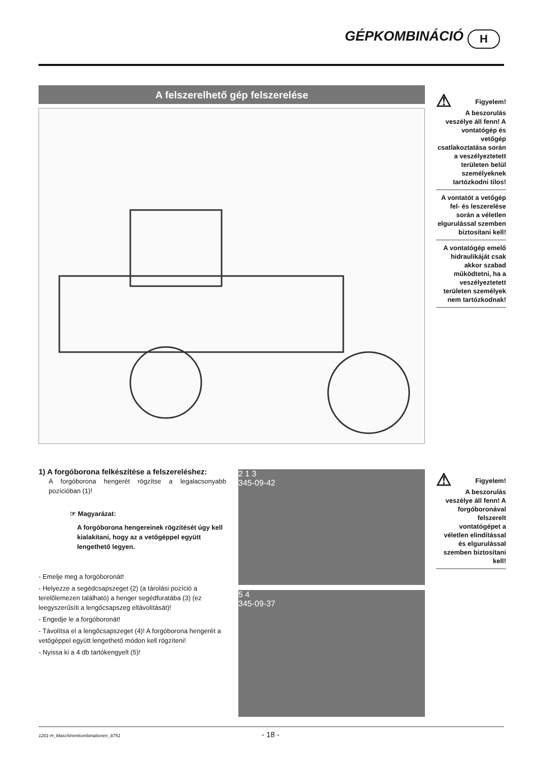GÉPKOMBINÁCIÓ H
A felszerelhető gép felszerelése
⚠
Figyelem!
A beszorulás veszélye áll fenn! A vontatógép és vetőgép csatlakoztatása során a veszélyeztetett területen belül személyeknek tartózkodni tilos!
A vontatót a vetőgép fel- és leszerelése során a véletlen elgurulással szemben biztosítani kell!
A vontatógép emelő hidraulikáját csak akkor szabad működtetni, ha a veszélyeztetett területen személyek nem tartózkodnak!
1) A forgóborona felkészítése a felszereléshez:
A forgóborona hengerét rögzítse a legalacsonyabb pozícióban (1)!
☞ Magyarázat:
A forgóborona hengereinek rögzítését úgy kell kialakítani, hogy az a vetőgéppel együtt lengethető legyen.
- Emelje meg a forgóboronát!
- Helyezze a segédcsapszeget (2) (a tárolási pozíció a terelőlemezen található) a henger segédfuratába (3) (ez leegyszerűsíti a lengőcsapszeg eltávolítását)!
- Engedje le a forgóboronát!
- Távolítsa el a lengőcsapszeget (4)! A forgóborona hengerét a vetőgéppel együtt lengethető módon kell rögzíteni!
- Nyissa ki a 4 db tartókengyelt (5)!
2 1 3
345-09-42
5 4
345-09-37
⚠
Figyelem!
A beszorulás veszélye áll fenn! A forgóboronával felszerelt vontatógépet a véletlen elindítással és elgurulással szemben biztosítani kell!
1201-H_Maschinenkombinationen_8751 - 18 -